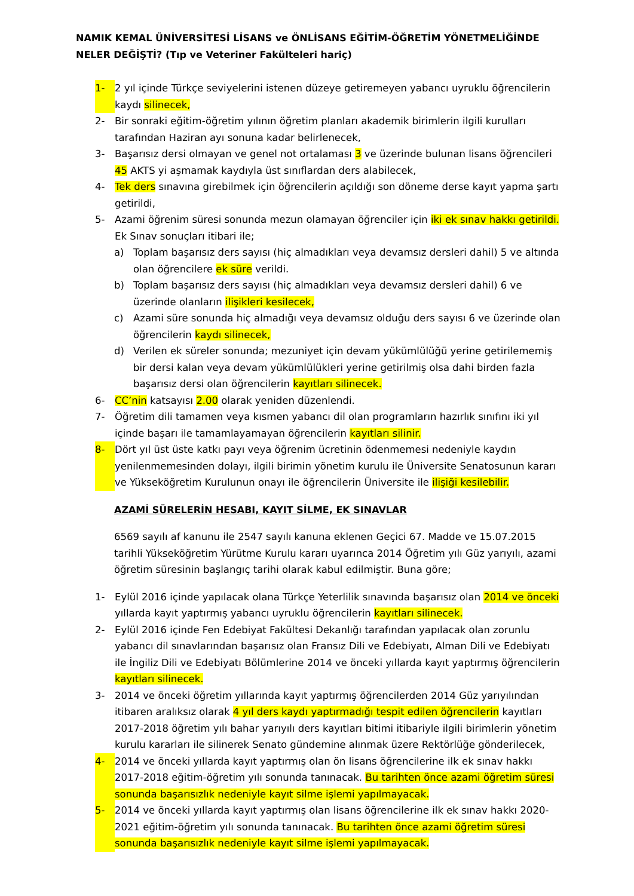NAMIK KEMAL ÜNİVERSİTESİ LİSANS ve ÖNLİSANS EĞİTİM-ÖĞRETİM YÖNETMELİĞİNDE NELER DEĞİŞTİ? (Tıp ve Veteriner Fakülteleri hariç)
1- 2 yıl içinde Türkçe seviyelerini istenen düzeye getiremeyen yabancı uyruklu öğrencilerin kaydı silinecek,
2- Bir sonraki eğitim-öğretim yılının öğretim planları akademik birimlerin ilgili kurulları tarafından Haziran ayı sonuna kadar belirlenecek,
3- Başarısız dersi olmayan ve genel not ortalaması 3 ve üzerinde bulunan lisans öğrencileri 45 AKTS yi aşmamak kaydıyla üst sınıflardan ders alabilecek,
4- Tek ders sınavına girebilmek için öğrencilerin açıldığı son döneme derse kayıt yapma şartı getirildi,
5- Azami öğrenim süresi sonunda mezun olamayan öğrenciler için iki ek sınav hakkı getirildi.
Ek Sınav sonuçları itibari ile;
a) Toplam başarısız ders sayısı (hiç almadıkları veya devamsız dersleri dahil) 5 ve altında olan öğrencilere ek süre verildi.
b) Toplam başarısız ders sayısı (hiç almadıkları veya devamsız dersleri dahil) 6 ve üzerinde olanların ilişikleri kesilecek,
c) Azami süre sonunda hiç almadığı veya devamsız olduğu ders sayısı 6 ve üzerinde olan öğrencilerin kaydı silinecek,
d) Verilen ek süreler sonunda; mezuniyet için devam yükümlülüğü yerine getirilememiş bir dersi kalan veya devam yükümlülükleri yerine getirilmiş olsa dahi birden fazla başarısız dersi olan öğrencilerin kayıtları silinecek.
6- CC’nin katsayısı 2.00 olarak yeniden düzenlendi.
7- Öğretim dili tamamen veya kısmen yabancı dil olan programların hazırlık sınıfını iki yıl içinde başarı ile tamamlayamayan öğrencilerin kayıtları silinir.
8- Dört yıl üst üste katkı payı veya öğrenim ücretinin ödenmemesi nedeniyle kaydın yenilenmemesinden dolayı, ilgili birimin yönetim kurulu ile Üniversite Senatosunun kararı ve Yükseköğretim Kurulunun onayı ile öğrencilerin Üniversite ile ilişiği kesilebilir.
AZAMİ SÜRELERİN HESABI, KAYIT SİLME, EK SINAVLAR
6569 sayılı af kanunu ile 2547 sayılı kanuna eklenen Geçici 67. Madde ve 15.07.2015 tarihli Yükseköğretim Yürütme Kurulu kararı uyarınca 2014 Öğretim yılı Güz yarıyılı, azami öğretim süresinin başlangıç tarihi olarak kabul edilmiştir. Buna göre;
1- Eylül 2016 içinde yapılacak olana Türkçe Yeterlilik sınavında başarısız olan 2014 ve önceki yıllarda kayıt yaptırmış yabancı uyruklu öğrencilerin kayıtları silinecek.
2- Eylül 2016 içinde Fen Edebiyat Fakültesi Dekanlığı tarafından yapılacak olan zorunlu yabancı dil sınavlarından başarısız olan Fransız Dili ve Edebiyatı, Alman Dili ve Edebiyatı ile İngiliz Dili ve Edebiyatı Bölümlerine 2014 ve önceki yıllarda kayıt yaptırmış öğrencilerin kayıtları silinecek.
3- 2014 ve önceki öğretim yıllarında kayıt yaptırmış öğrencilerden 2014 Güz yarıyılından itibaren aralıksız olarak 4 yıl ders kaydı yaptırmadığı tespit edilen öğrencilerin kayıtları 2017-2018 öğretim yılı bahar yarıyılı ders kayıtları bitimi itibariyle ilgili birimlerin yönetim kurulu kararları ile silinerek Senato gündemine alınmak üzere Rektörlüğe gönderilecek,
4- 2014 ve önceki yıllarda kayıt yaptırmış olan ön lisans öğrencilerine ilk ek sınav hakkı 2017-2018 eğitim-öğretim yılı sonunda tanınacak. Bu tarihten önce azami öğretim süresi sonunda başarısızlık nedeniyle kayıt silme işlemi yapılmayacak.
5- 2014 ve önceki yıllarda kayıt yaptırmış olan lisans öğrencilerine ilk ek sınav hakkı 2020-2021 eğitim-öğretim yılı sonunda tanınacak. Bu tarihten önce azami öğretim süresi sonunda başarısızlık nedeniyle kayıt silme işlemi yapılmayacak.